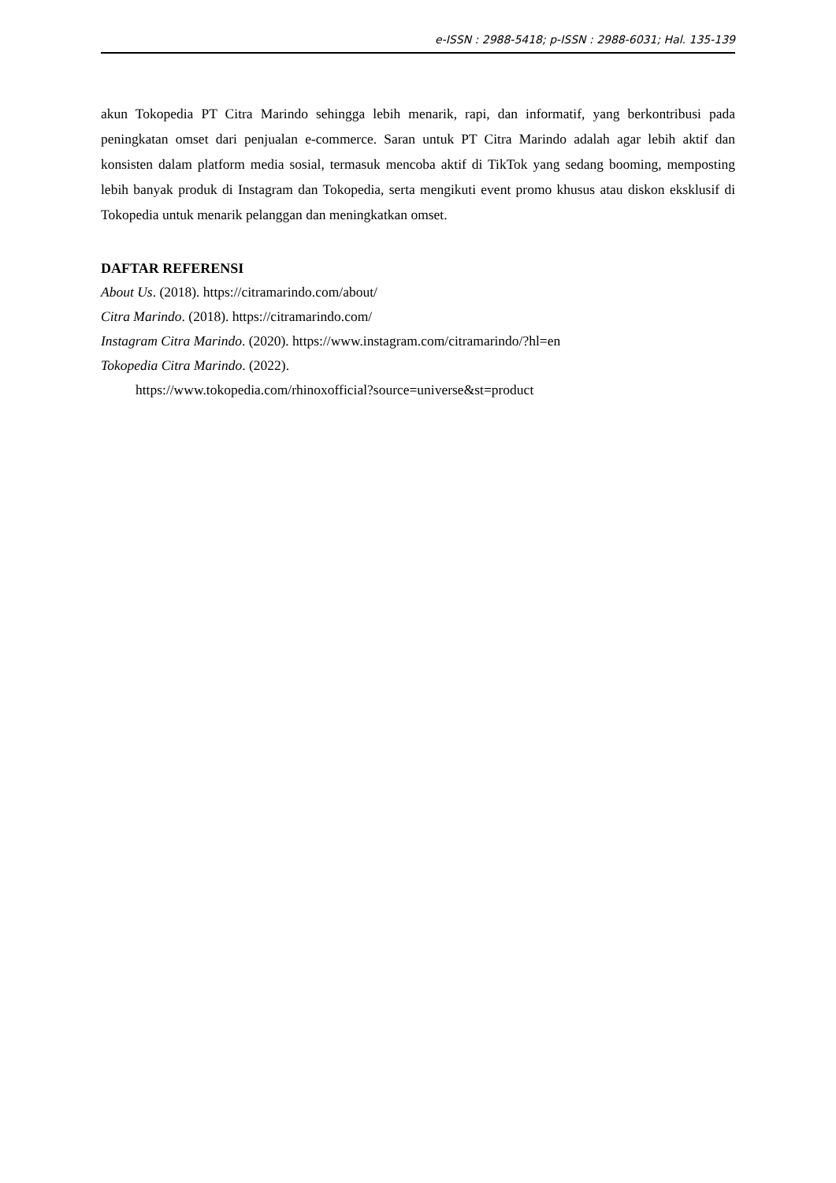e-ISSN : 2988-5418; p-ISSN : 2988-6031; Hal. 135-139
akun Tokopedia PT Citra Marindo sehingga lebih menarik, rapi, dan informatif, yang berkontribusi pada peningkatan omset dari penjualan e-commerce. Saran untuk PT Citra Marindo adalah agar lebih aktif dan konsisten dalam platform media sosial, termasuk mencoba aktif di TikTok yang sedang booming, memposting lebih banyak produk di Instagram dan Tokopedia, serta mengikuti event promo khusus atau diskon eksklusif di Tokopedia untuk menarik pelanggan dan meningkatkan omset.
DAFTAR REFERENSI
About Us. (2018). https://citramarindo.com/about/
Citra Marindo. (2018). https://citramarindo.com/
Instagram Citra Marindo. (2020). https://www.instagram.com/citramarindo/?hl=en
Tokopedia Citra Marindo. (2022).
https://www.tokopedia.com/rhinoxofficial?source=universe&st=product